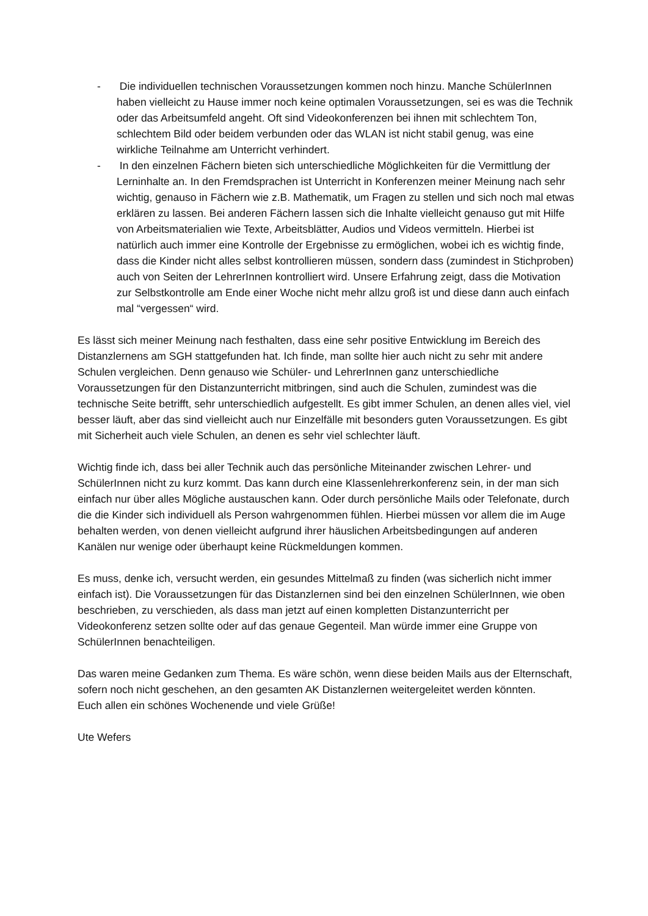- Die individuellen technischen Voraussetzungen kommen noch hinzu. Manche SchülerInnen haben vielleicht zu Hause immer noch keine optimalen Voraussetzungen, sei es was die Technik oder das Arbeitsumfeld angeht. Oft sind Videokonferenzen bei ihnen mit schlechtem Ton, schlechtem Bild oder beidem verbunden oder das WLAN ist nicht stabil genug, was eine wirkliche Teilnahme am Unterricht verhindert.
- In den einzelnen Fächern bieten sich unterschiedliche Möglichkeiten für die Vermittlung der Lerninhalte an. In den Fremdsprachen ist Unterricht in Konferenzen meiner Meinung nach sehr wichtig, genauso in Fächern wie z.B. Mathematik, um Fragen zu stellen und sich noch mal etwas erklären zu lassen. Bei anderen Fächern lassen sich die Inhalte vielleicht genauso gut mit Hilfe von Arbeitsmaterialien wie Texte, Arbeitsblätter, Audios und Videos vermitteln. Hierbei ist natürlich auch immer eine Kontrolle der Ergebnisse zu ermöglichen, wobei ich es wichtig finde, dass die Kinder nicht alles selbst kontrollieren müssen, sondern dass (zumindest in Stichproben) auch von Seiten der LehrerInnen kontrolliert wird. Unsere Erfahrung zeigt, dass die Motivation zur Selbstkontrolle am Ende einer Woche nicht mehr allzu groß ist und diese dann auch einfach mal “vergessen“ wird.
Es lässt sich meiner Meinung nach festhalten, dass eine sehr positive Entwicklung im Bereich des Distanzlernens am SGH stattgefunden hat. Ich finde, man sollte hier auch nicht zu sehr mit andere Schulen vergleichen. Denn genauso wie Schüler- und LehrerInnen ganz unterschiedliche Voraussetzungen für den Distanzunterricht mitbringen, sind auch die Schulen, zumindest was die technische Seite betrifft, sehr unterschiedlich aufgestellt. Es gibt immer Schulen, an denen alles viel, viel besser läuft, aber das sind vielleicht auch nur Einzelfälle mit besonders guten Voraussetzungen. Es gibt mit Sicherheit auch viele Schulen, an denen es sehr viel schlechter läuft.
Wichtig finde ich, dass bei aller Technik auch das persönliche Miteinander zwischen Lehrer- und SchülerInnen nicht zu kurz kommt. Das kann durch eine Klassenlehrerkonferenz sein, in der man sich einfach nur über alles Mögliche austauschen kann. Oder durch persönliche Mails oder Telefonate, durch die die Kinder sich individuell als Person wahrgenommen fühlen. Hierbei müssen vor allem die im Auge behalten werden, von denen vielleicht aufgrund ihrer häuslichen Arbeitsbedingungen auf anderen Kanälen nur wenige oder überhaupt keine Rückmeldungen kommen.
Es muss, denke ich, versucht werden, ein gesundes Mittelmaß zu finden (was sicherlich nicht immer einfach ist). Die Voraussetzungen für das Distanzlernen sind bei den einzelnen SchülerInnen, wie oben beschrieben, zu verschieden, als dass man jetzt auf einen kompletten Distanzunterricht per Videokonferenz setzen sollte oder auf das genaue Gegenteil. Man würde immer eine Gruppe von SchülerInnen benachteiligen.
Das waren meine Gedanken zum Thema. Es wäre schön, wenn diese beiden Mails aus der Elternschaft, sofern noch nicht geschehen, an den gesamten AK Distanzlernen weitergeleitet werden könnten.
Euch allen ein schönes Wochenende und viele Grüße!
Ute Wefers